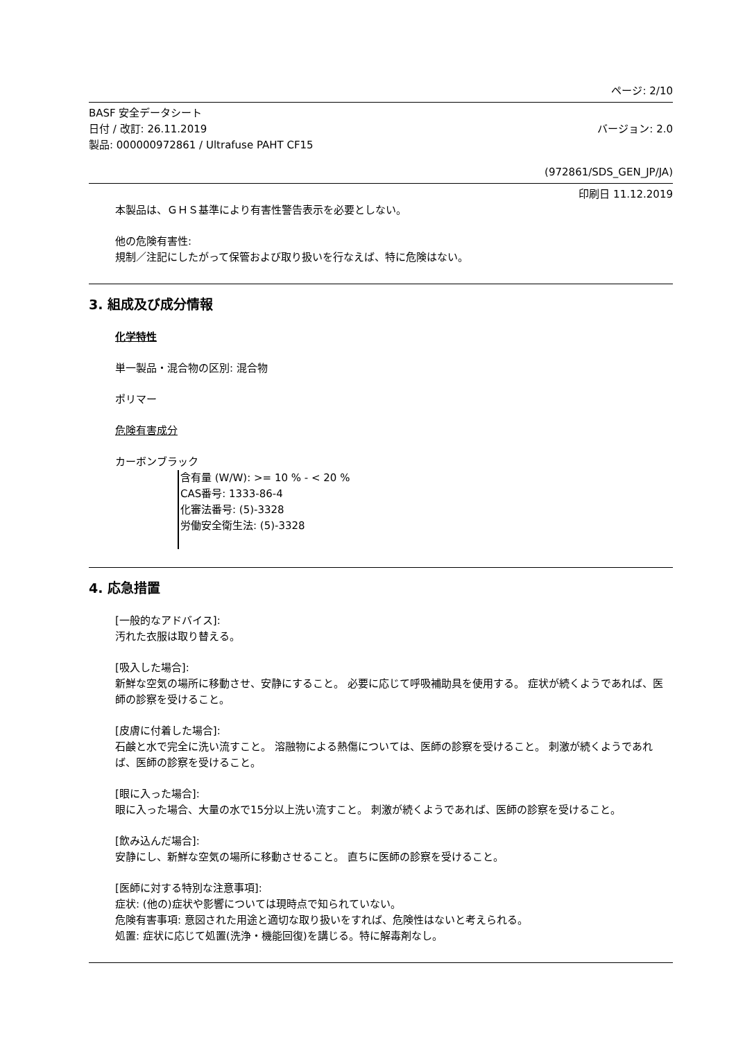ページ: 2/10
BASF 安全データシート
日付 / 改訂: 26.11.2019
製品: 000000972861 / Ultrafuse PAHT CF15
バージョン: 2.0
(972861/SDS_GEN_JP/JA)
印刷日 11.12.2019
本製品は、ＧＨＳ基準により有害性警告表示を必要としない。
他の危険有害性:
規制／注記にしたがって保管および取り扱いを行なえば、特に危険はない。
3. 組成及び成分情報
化学特性
単一製品・混合物の区別: 混合物
ポリマー
危険有害成分
カーボンブラック
含有量 (W/W): >= 10 % - < 20 %
CAS番号: 1333-86-4
化審法番号: (5)-3328
労働安全衛生法: (5)-3328
4. 応急措置
[一般的なアドバイス]:
汚れた衣服は取り替える。
[吸入した場合]:
新鮮な空気の場所に移動させ、安静にすること。 必要に応じて呼吸補助具を使用する。 症状が続くようであれば、医師の診察を受けること。
[皮膚に付着した場合]:
石鹸と水で完全に洗い流すこと。 溶融物による熱傷については、医師の診察を受けること。 刺激が続くようであれば、医師の診察を受けること。
[眼に入った場合]:
眼に入った場合、大量の水で15分以上洗い流すこと。 刺激が続くようであれば、医師の診察を受けること。
[飲み込んだ場合]:
安静にし、新鮮な空気の場所に移動させること。 直ちに医師の診察を受けること。
[医師に対する特別な注意事項]:
症状: (他の)症状や影響については現時点で知られていない。
危険有害事項: 意図された用途と適切な取り扱いをすれば、危険性はないと考えられる。
処置: 症状に応じて処置(洗浄・機能回復)を講じる。特に解毒剤なし。